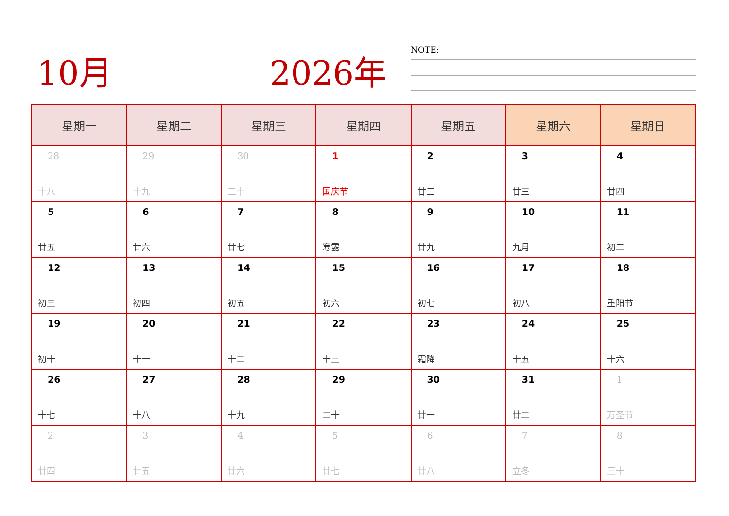10月 2026年 NOTE:
| 星期一 | 星期二 | 星期三 | 星期四 | 星期五 | 星期六 | 星期日 |
| --- | --- | --- | --- | --- | --- | --- |
| 28 十八 | 29 十九 | 30 二十 | 1 国庆节 | 2 廿二 | 3 廿三 | 4 廿四 |
| 5 廿五 | 6 廿六 | 7 廿七 | 8 寒露 | 9 廿九 | 10 九月 | 11 初二 |
| 12 初三 | 13 初四 | 14 初五 | 15 初六 | 16 初七 | 17 初八 | 18 重阳节 |
| 19 初十 | 20 十一 | 21 十二 | 22 十三 | 23 霜降 | 24 十五 | 25 十六 |
| 26 十七 | 27 十八 | 28 十九 | 29 二十 | 30 廿一 | 31 廿二 | 1 万圣节 |
| 2 廿四 | 3 廿五 | 4 廿六 | 5 廿七 | 6 廿八 | 7 立冬 | 8 三十 |